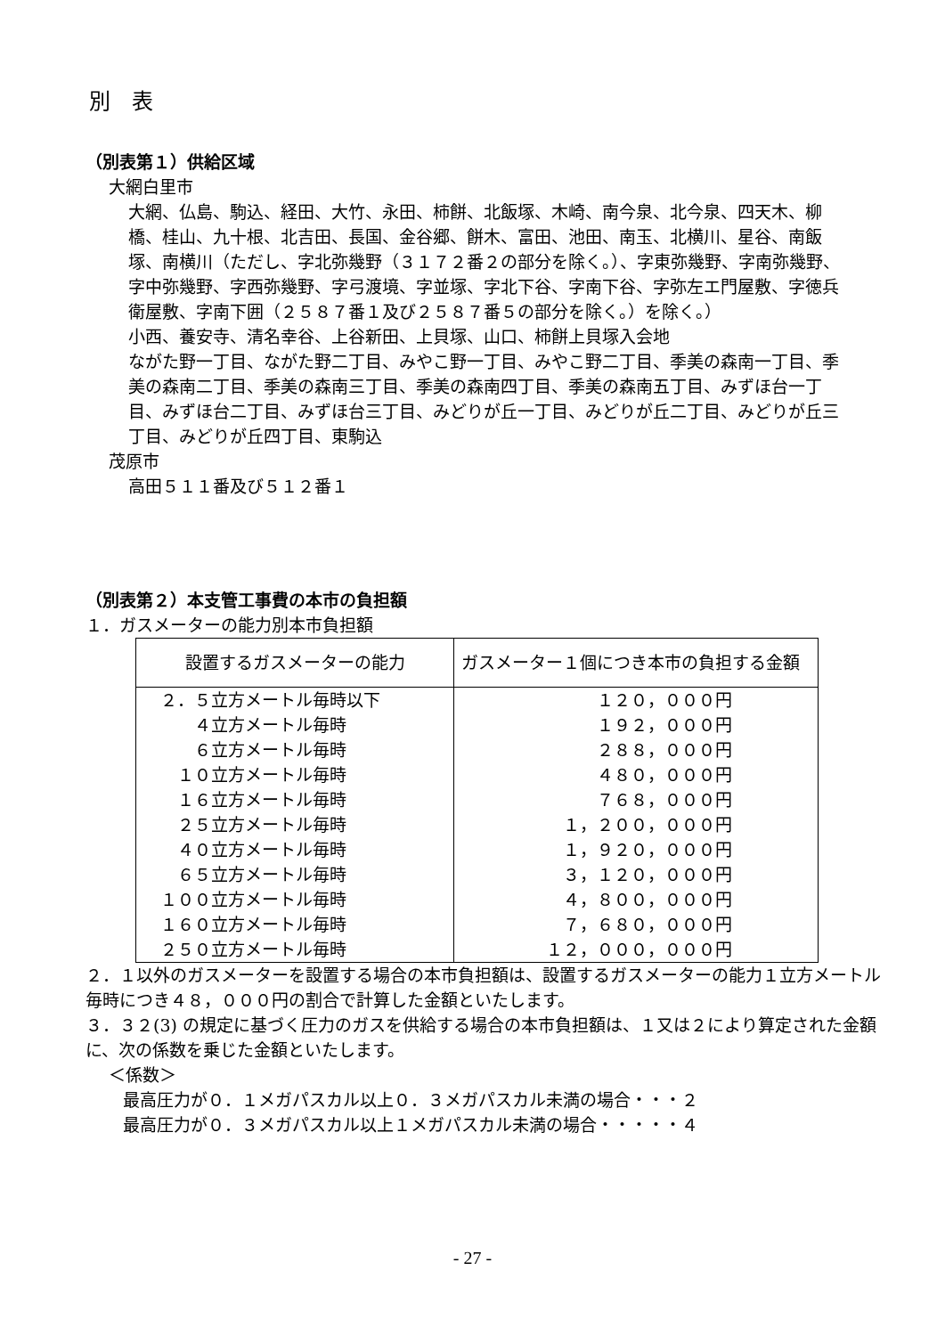別　表
（別表第１）供給区域
大網白里市
大網、仏島、駒込、経田、大竹、永田、柿餅、北飯塚、木崎、南今泉、北今泉、四天木、柳橋、桂山、九十根、北吉田、長国、金谷郷、餅木、富田、池田、南玉、北横川、星谷、南飯塚、南横川（ただし、字北弥幾野（３１７２番２の部分を除く。）、字東弥幾野、字南弥幾野、字中弥幾野、字西弥幾野、字弓渡境、字並塚、字北下谷、字南下谷、字弥左エ門屋敷、字徳兵衛屋敷、字南下囲（２５８７番１及び２５８７番５の部分を除く。）を除く。）
小西、養安寺、清名幸谷、上谷新田、上貝塚、山口、柿餅上貝塚入会地
ながた野一丁目、ながた野二丁目、みやこ野一丁目、みやこ野二丁目、季美の森南一丁目、季美の森南二丁目、季美の森南三丁目、季美の森南四丁目、季美の森南五丁目、みずほ台一丁目、みずほ台二丁目、みずほ台三丁目、みどりが丘一丁目、みどりが丘二丁目、みどりが丘三丁目、みどりが丘四丁目、東駒込
茂原市
高田５１１番及び５１２番１
（別表第２）本支管工事費の本市の負担額
１．ガスメーターの能力別本市負担額
| 設置するガスメーターの能力 | ガスメーター１個につき本市の負担する金額 |
| --- | --- |
| ２．５立方メートル毎時以下 | １２０，０００円 |
| ４立方メートル毎時 | １９２，０００円 |
| ６立方メートル毎時 | ２８８，０００円 |
| １０立方メートル毎時 | ４８０，０００円 |
| １６立方メートル毎時 | ７６８，０００円 |
| ２５立方メートル毎時 | １，２００，０００円 |
| ４０立方メートル毎時 | １，９２０，０００円 |
| ６５立方メートル毎時 | ３，１２０，０００円 |
| １００立方メートル毎時 | ４，８００，０００円 |
| １６０立方メートル毎時 | ７，６８０，０００円 |
| ２５０立方メートル毎時 | １２，０００，０００円 |
２．１以外のガスメーターを設置する場合の本市負担額は、設置するガスメーターの能力１立方メートル毎時につき４８，０００円の割合で計算した金額といたします。
３．３２(3) の規定に基づく圧力のガスを供給する場合の本市負担額は、１又は２により算定された金額に、次の係数を乗じた金額といたします。
＜係数＞
最高圧力が０．１メガパスカル以上０．３メガパスカル未満の場合・・・２
最高圧力が０．３メガパスカル以上１メガパスカル未満の場合・・・・・４
- 27 -